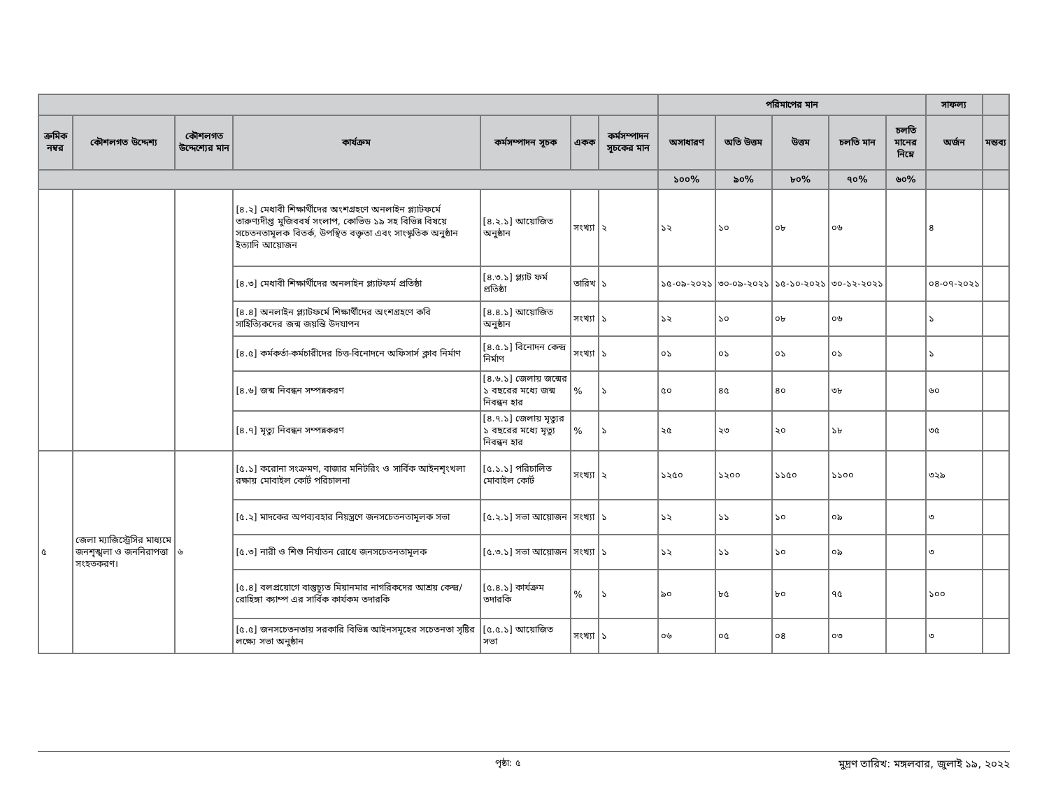| | | | | | | | পরিমাপের মান | | | | | সাফল্য | |
| --- | --- | --- | --- | --- | --- | --- | --- | --- | --- | --- | --- | --- | --- |
| ক্রমিক নম্বর | কৌশলগত উদ্দেশ্য | কৌশলগত উদ্দেশ্যের মান | কার্যক্রম | কর্মসম্পাদন সূচক | একক | কর্মসম্পাদন সূচকের মান | অসাধারণ | অতি উত্তম | উত্তম | চলতি মান | চলতি মানের নিম্নে | অর্জন | মন্তব্য |
| | | | | | | | ১০০% | ৯০% | ৮০% | ৭০% | ৬০% | | |
| | | | [৪.২] মেধাবী শিক্ষার্থীদের অংশগ্রহণে অনলাইন প্ল্যাটফর্মে তারুণ্যদীপ্ত মুজিববর্ষ সংলাপ, কোভিড ১৯ সহ বিভিন্ন বিষয়ে সচেতনতামূলক বিতর্ক, উপস্থিত বক্তৃতা এবং সাংস্কৃতিক অনুষ্ঠান ইত্যাদি আয়োজন | [৪.২.১] আয়োজিত অনুষ্ঠান | সংখ্যা | ২ | ১২ | ১০ | ০৮ | ০৬ | | ৪ | |
| | | | [৪.৩] মেধাবী শিক্ষার্থীদের অনলাইন প্ল্যাটফর্ম প্রতিষ্ঠা | [৪.৩.১] প্ল্যাট ফর্ম প্রতিষ্ঠা | তারিখ | ১ | ১৫-০৯-২০২১ | ৩০-০৯-২০২১ | ১৫-১০-২০২১ | ৩০-১২-২০২১ | | ০৪-০৭-২০২১ | |
| | | | [৪.৪] অনলাইন প্ল্যাটফর্মে শিক্ষার্থীদের অংশগ্রহণে কবি সাহিত্যিকদের জন্ম জয়ন্তি উদযাপন | [৪.৪.১] আয়োজিত অনুষ্ঠান | সংখ্যা | ১ | ১২ | ১০ | ০৮ | ০৬ | | ১ | |
| | | | [৪.৫] কর্মকর্তা-কর্মচারীদের চিত্ত-বিনোদনে অফিসার্স ক্লাব নির্মাণ | [৪.৫.১] বিনোদন কেন্দ্র নির্মাণ | সংখ্যা | ১ | ০১ | ০১ | ০১ | ০১ | | ১ | |
| | | | [৪.৬] জন্ম নিবন্ধন সম্পন্নকরণ | [৪.৬.১] জেলায় জন্মের ১ বছরের মধ্যে জন্ম নিবন্ধন হার | % | ১ | ৫০ | ৪৫ | ৪০ | ৩৮ | | ৬০ | |
| | | | [৪.৭] মৃত্যু নিবন্ধন সম্পন্নকরণ | [৪.৭.১] জেলায় মৃত্যুর ১ বছরের মধ্যে মৃত্যু নিবন্ধন হার | % | ১ | ২৫ | ২৩ | ২০ | ১৮ | | ৩৫ | |
| ৫ | জেলা ম্যাজিস্ট্রেসির মাধ্যমে জনশৃঙ্খলা ও জননিরাপত্তা সংহতকরণ। | ৬ | [৫.১] করোনা সংক্রমণ, বাজার মনিটরিং ও সার্বিক আইনশৃংখলা রক্ষায় মোবাইল কোর্ট পরিচালনা | [৫.১.১] পরিচালিত মোবাইল কোর্ট | সংখ্যা | ২ | ১২৫০ | ১২০০ | ১১৫০ | ১১০০ | | ৩২৯ | |
| | | | [৫.২] মাদকের অপব্যবহার নিয়ন্ত্রণে জনসচেতনতামূলক সভা | [৫.২.১] সভা আয়োজন | সংখ্যা | ১ | ১২ | ১১ | ১০ | ০৯ | | ৩ | |
| | | | [৫.৩] নারী ও শিশু নির্যাতন রোধে জনসচেতনতামূলক | [৫.৩.১] সভা আয়োজন | সংখ্যা | ১ | ১২ | ১১ | ১০ | ০৯ | | ৩ | |
| | | | [৫.৪] বলপ্রয়োগে বাস্তুচ্যুত মিয়ানমার নাগরিকদের আশ্রয় কেন্দ্র/রোহিঙ্গা ক্যাম্প এর সার্বিক কার্যকম তদারকি | [৫.৪.১] কার্যক্রম তদারকি | % | ১ | ৯০ | ৮৫ | ৮০ | ৭৫ | | ১০০ | |
| | | | [৫.৫] জনসচেতনতায় সরকারি বিভিন্ন আইনসমূহের সচেতনতা সৃষ্টির লক্ষ্যে সভা অনুষ্ঠান | [৫.৫.১] আয়োজিত সভা | সংখ্যা | ১ | ০৬ | ০৫ | ০৪ | ০৩ | | ৩ | |
পৃষ্ঠা: ৫
মুদ্রণ তারিখ: মঙ্গলবার, জুলাই ১৯, ২০২২